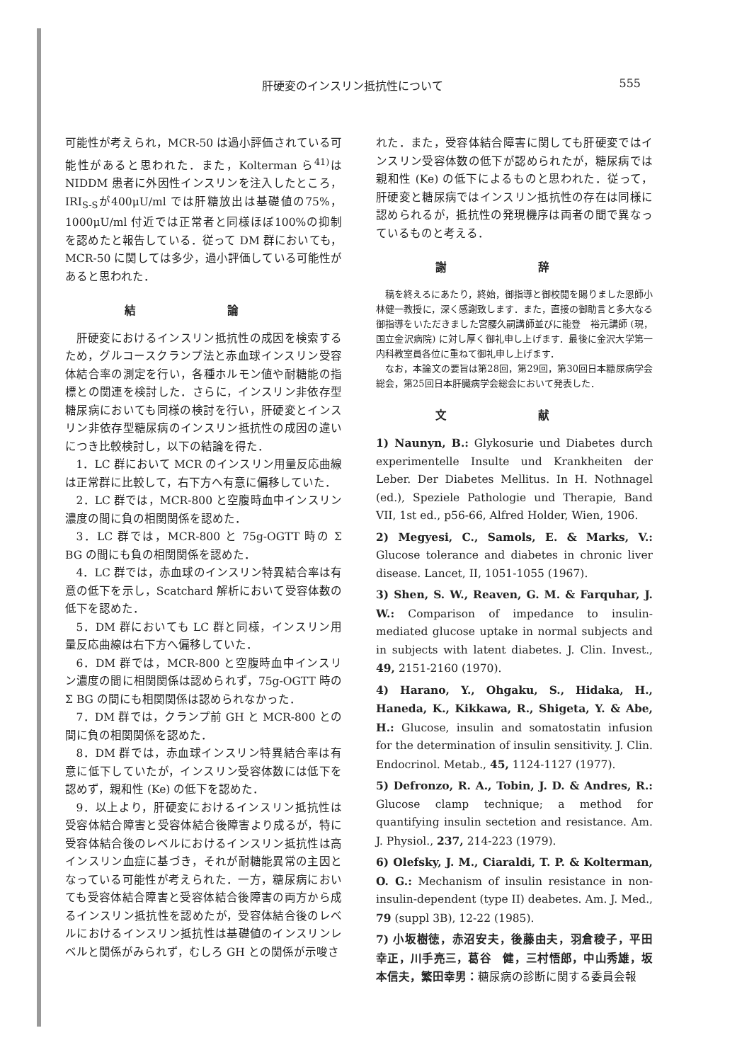肝硬変のインスリン抵抗性について 555
可能性が考えられ，MCR-50 は過小評価されている可能性があると思われた．また，Kolterman ら<sup>41)</sup>は NIDDM 患者に外因性インスリンを注入したところ，IRI<sub>S-S</sub>が400μU/ml では肝糖放出は基礎値の75%，1000μU/ml 付近では正常者と同様ほぼ100%の抑制を認めたと報告している．従って DM 群においても，MCR-50 に関しては多少，過小評価している可能性があると思われた．
結 論
肝硬変におけるインスリン抵抗性の成因を検索するため，グルコースクランプ法と赤血球インスリン受容体結合率の測定を行い，各種ホルモン値や耐糖能の指標との関連を検討した．さらに，インスリン非依存型糖尿病においても同様の検討を行い，肝硬変とインスリン非依存型糖尿病のインスリン抵抗性の成因の違いにつき比較検討し，以下の結論を得た．
1．LC 群において MCR のインスリン用量反応曲線は正常群に比較して，右下方へ有意に偏移していた．
2．LC 群では，MCR-800 と空腹時血中インスリン濃度の間に負の相関関係を認めた．
3．LC 群では，MCR-800 と 75g-OGTT 時の Σ BG の間にも負の相関関係を認めた．
4．LC 群では，赤血球のインスリン特異結合率は有意の低下を示し，Scatchard 解析において受容体数の低下を認めた．
5．DM 群においても LC 群と同様，インスリン用量反応曲線は右下方へ偏移していた．
6．DM 群では，MCR-800 と空腹時血中インスリン濃度の間に相関関係は認められず，75g-OGTT 時の Σ BG の間にも相関関係は認められなかった．
7．DM 群では，クランプ前 GH と MCR-800 との間に負の相関関係を認めた．
8．DM 群では，赤血球インスリン特異結合率は有意に低下していたが，インスリン受容体数には低下を認めず，親和性 (Ke) の低下を認めた．
9．以上より，肝硬変におけるインスリン抵抗性は受容体結合障害と受容体結合後障害より成るが，特に受容体結合後のレベルにおけるインスリン抵抗性は高インスリン血症に基づき，それが耐糖能異常の主因となっている可能性が考えられた．一方，糖尿病においても受容体結合障害と受容体結合後障害の両方から成るインスリン抵抗性を認めたが，受容体結合後のレベルにおけるインスリン抵抗性は基礎値のインスリンレベルと関係がみられず，むしろ GH との関係が示唆さ
れた．また，受容体結合障害に関しても肝硬変ではインスリン受容体数の低下が認められたが，糖尿病では親和性 (Ke) の低下によるものと思われた．従って，肝硬変と糖尿病ではインスリン抵抗性の存在は同様に認められるが，抵抗性の発現機序は両者の間で異なっているものと考える．
謝 辞
稿を終えるにあたり，終始，御指導と御校閲を賜りました恩師小林健一教授に，深く感謝致します．また，直接の御助言と多大なる御指導をいただきました宮腰久嗣講師並びに能登　裕元講師 (現，国立金沢病院) に対し厚く御礼申し上げます．最後に金沢大学第一内科教室員各位に重ねて御礼申し上げます．
なお，本論文の要旨は第28回，第29回，第30回日本糖尿病学会総会，第25回日本肝臓病学会総会において発表した．
文 献
1) Naunyn, B.: Glykosurie und Diabetes durch experimentelle Insulte und Krankheiten der Leber. Der Diabetes Mellitus. In H. Nothnagel (ed.), Speziele Pathologie und Therapie, Band VII, 1st ed., p56-66, Alfred Holder, Wien, 1906.
2) Megyesi, C., Samols, E. & Marks, V.: Glucose tolerance and diabetes in chronic liver disease. Lancet, II, 1051-1055 (1967).
3) Shen, S. W., Reaven, G. M. & Farquhar, J. W.: Comparison of impedance to insulin-mediated glucose uptake in normal subjects and in subjects with latent diabetes. J. Clin. Invest., 49, 2151-2160 (1970).
4) Harano, Y., Ohgaku, S., Hidaka, H., Haneda, K., Kikkawa, R., Shigeta, Y. & Abe, H.: Glucose, insulin and somatostatin infusion for the determination of insulin sensitivity. J. Clin. Endocrinol. Metab., 45, 1124-1127 (1977).
5) Defronzo, R. A., Tobin, J. D. & Andres, R.: Glucose clamp technique; a method for quantifying insulin sectetion and resistance. Am. J. Physiol., 237, 214-223 (1979).
6) Olefsky, J. M., Ciaraldi, T. P. & Kolterman, O. G.: Mechanism of insulin resistance in non-insulin-dependent (type II) deabetes. Am. J. Med., 79 (suppl 3B), 12-22 (1985).
7) 小坂樹徳，赤沼安夫，後藤由夫，羽倉稜子，平田幸正，川手亮三，葛谷　健，三村悟郎，中山秀雄，坂本信夫，繁田幸男：糖尿病の診断に関する委員会報